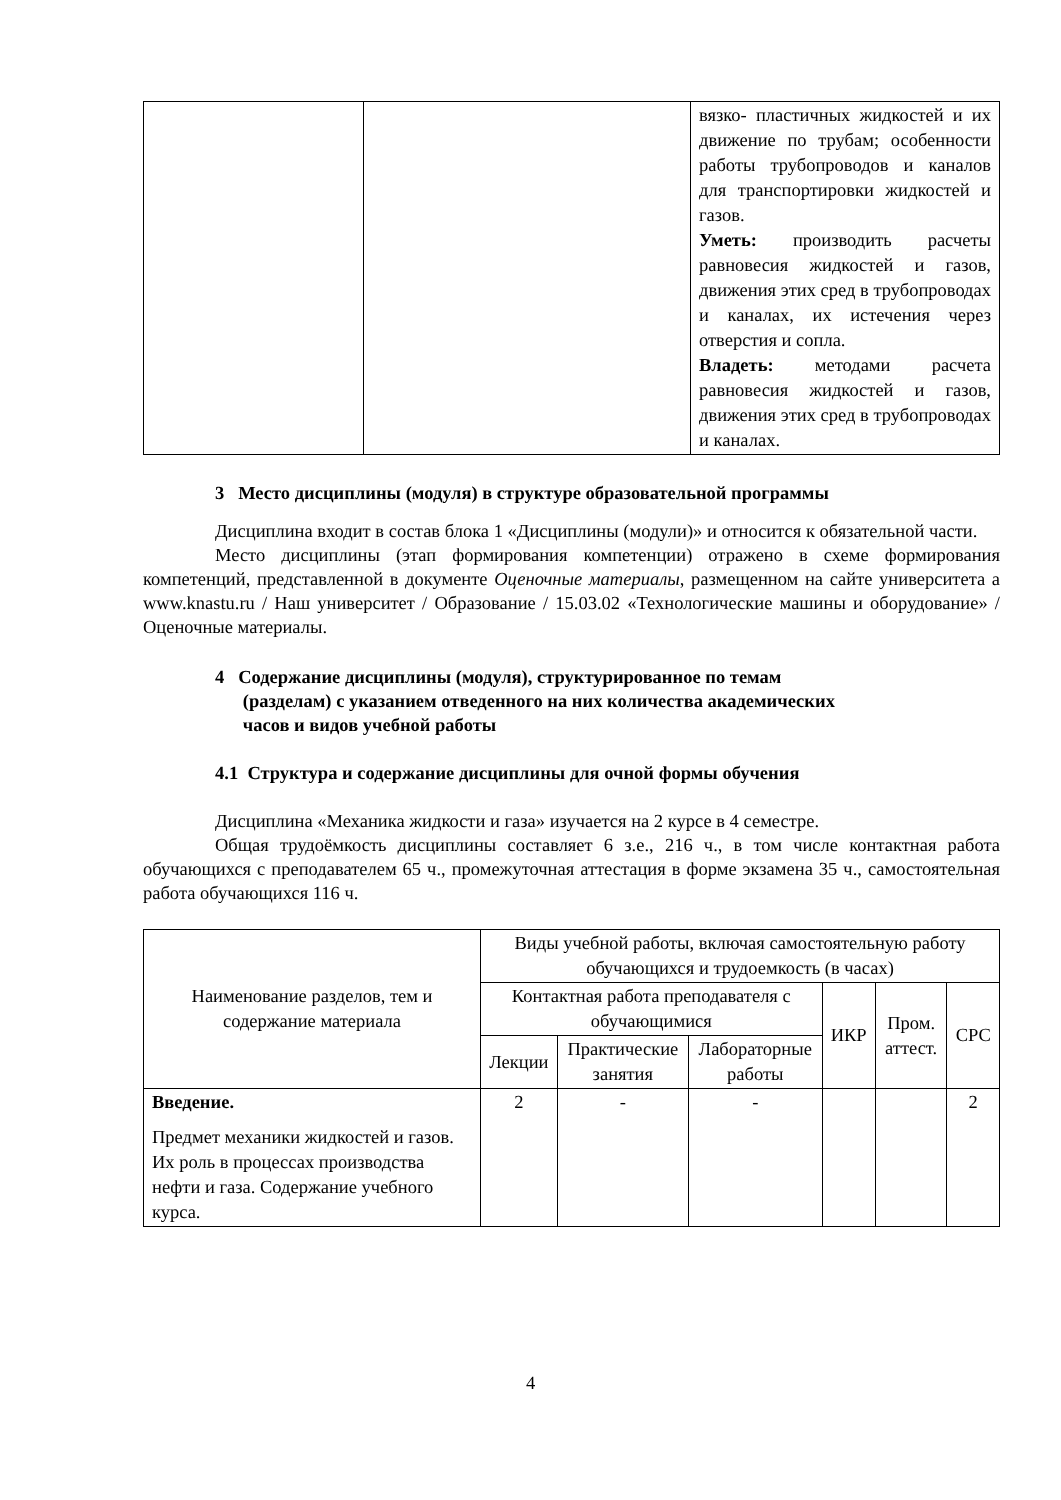| | | вязко- пластичных жидкостей и их движение по трубам; особенности работы трубопроводов и каналов для транспортировки жидкостей и газов. Уметь: производить расчеты равновесия жидкостей и газов, движения этих сред в трубопроводах и каналах, их истечения через отверстия и сопла. Владеть: методами расчета равновесия жидкостей и газов, движения этих сред в трубопроводах и каналах. |
3 Место дисциплины (модуля) в структуре образовательной программы
Дисциплина входит в состав блока 1 «Дисциплины (модули)» и относится к обязательной части.
Место дисциплины (этап формирования компетенции) отражено в схеме формирования компетенций, представленной в документе Оценочные материалы, размещенном на сайте университета а www.knastu.ru / Наш университет / Образование / 15.03.02 «Технологические машины и оборудование» /Оценочные материалы.
4 Содержание дисциплины (модуля), структурированное по темам
(разделам) с указанием отведенного на них количества академических
часов и видов учебной работы
4.1 Структура и содержание дисциплины для очной формы обучения
Дисциплина «Механика жидкости и газа» изучается на 2 курсе в 4 семестре.
Общая трудоёмкость дисциплины составляет 6 з.е., 216 ч., в том числе контактная работа обучающихся с преподавателем 65 ч., промежуточная аттестация в форме экзамена 35 ч., самостоятельная работа обучающихся 116 ч.
| Наименование разделов, тем и содержание материала | Виды учебной работы, включая самостоятельную работу обучающихся и трудоемкость (в часах) | | | | | |
| --- | --- | --- | --- | --- | --- | --- |
| | Контактная работа преподавателя с обучающимися | | | ИКР | Пром. аттест. | СРС |
| | Лекции | Практические занятия | Лабораторные работы | | | |
| Введение. Предмет механики жидкостей и газов. Их роль в процессах производства нефти и газа. Содержание учебного курса. | 2 | - | - | | | 2 |
4